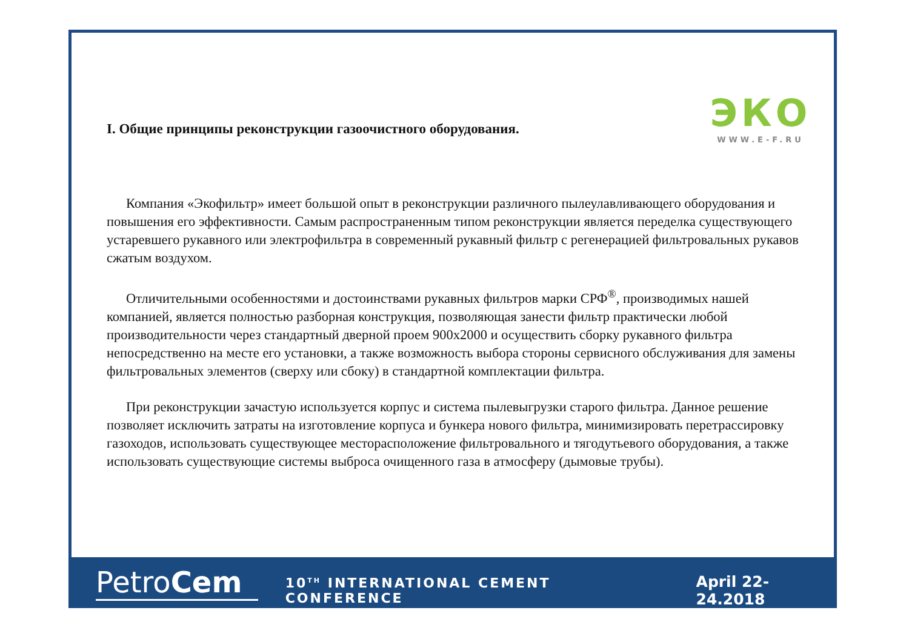ЭКО
WWW.E-F.RU
I. Общие принципы реконструкции газоочистного оборудования.
Компания «Экофильтр» имеет большой опыт в реконструкции различного пылеулавливающего оборудования и повышения его эффективности. Самым распространенным типом реконструкции является переделка существующего устаревшего рукавного или электрофильтра в современный рукавный фильтр с регенерацией фильтровальных рукавов сжатым воздухом.
Отличительными особенностями и достоинствами рукавных фильтров марки СРФ<sup>®</sup>, производимых нашей компанией, является полностью разборная конструкция, позволяющая занести фильтр практически любой производительности через стандартный дверной проем 900х2000 и осуществить сборку рукавного фильтра непосредственно на месте его установки, а также возможность выбора стороны сервисного обслуживания для замены фильтровальных элементов (сверху или сбоку) в стандартной комплектации фильтра.
При реконструкции зачастую используется корпус и система пылевыгрузки старого фильтра. Данное решение позволяет исключить затраты на изготовление корпуса и бункера нового фильтра, минимизировать перетрассировку газоходов, использовать существующее месторасположение фильтровального и тягодутьевого оборудования, а также использовать существующие системы выброса очищенного газа в атмосферу (дымовые трубы).
PetroCem
10<sup>TH</sup> INTERNATIONAL CEMENT CONFERENCE
April 22-24.2018